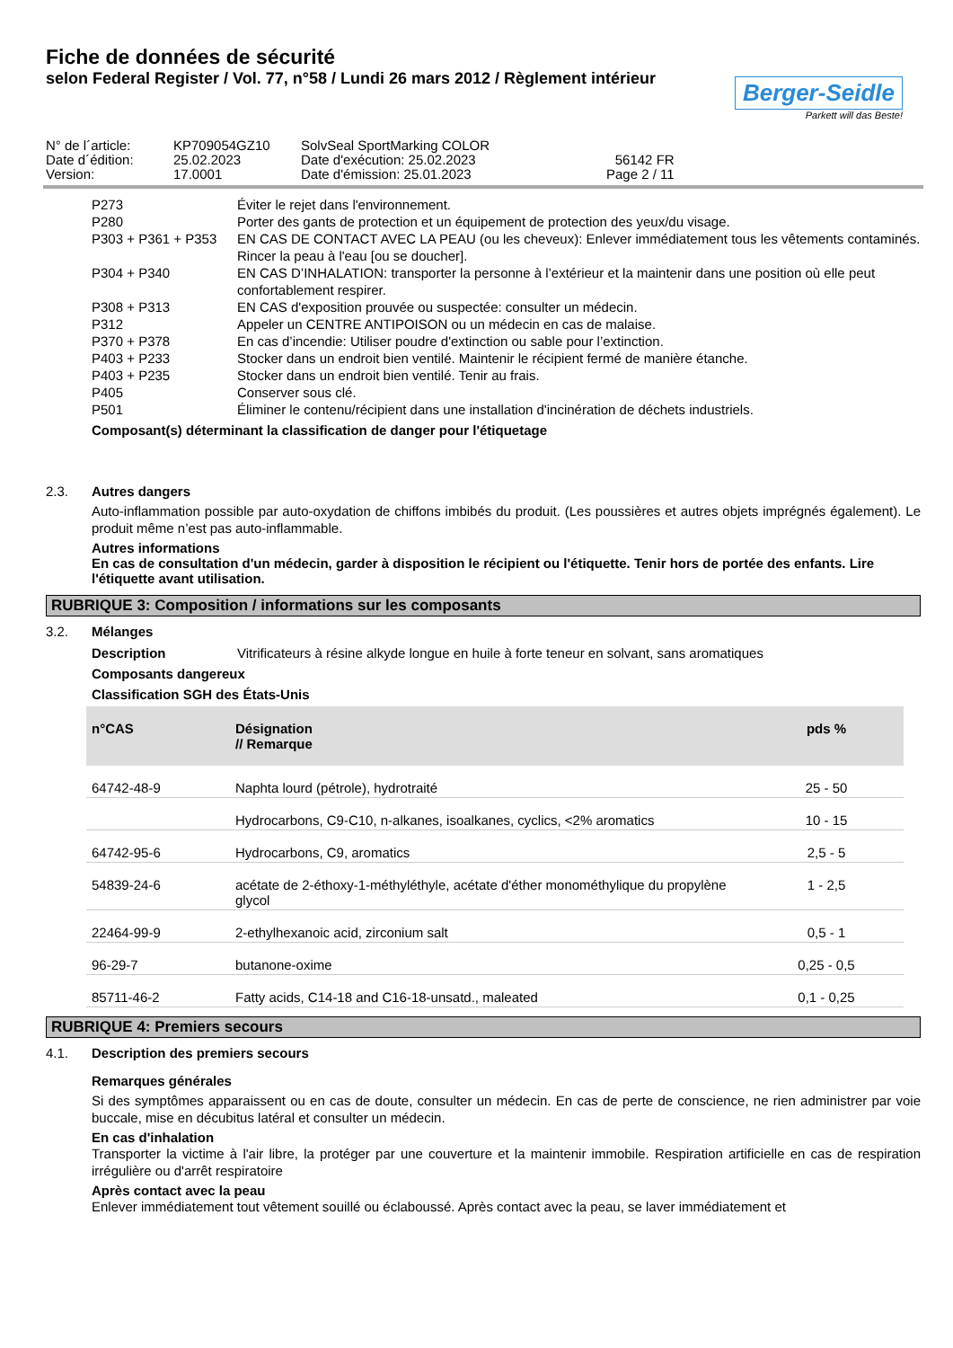Fiche de données de sécurité
selon Federal Register / Vol. 77, n°58 / Lundi 26 mars 2012 / Règlement intérieur
Berger-Seidle
Parkett will das Beste!
| N° de l´article: | KP709054GZ10 | SolvSeal SportMarking COLOR | |
| Date d´édition: | 25.02.2023 | Date d'exécution: 25.02.2023 | 56142 FR |
| Version: | 17.0001 | Date d'émission: 25.01.2023 | Page 2 / 11 |
P273 Éviter le rejet dans l'environnement.
P280 Porter des gants de protection et un équipement de protection des yeux/du visage.
P303 + P361 + P353 EN CAS DE CONTACT AVEC LA PEAU (ou les cheveux): Enlever immédiatement tous les vêtements contaminés. Rincer la peau à l'eau [ou se doucher].
P304 + P340 EN CAS D’INHALATION: transporter la personne à l’extérieur et la maintenir dans une position où elle peut confortablement respirer.
P308 + P313 EN CAS d'exposition prouvée ou suspectée: consulter un médecin.
P312 Appeler un CENTRE ANTIPOISON ou un médecin en cas de malaise.
P370 + P378 En cas d’incendie: Utiliser poudre d'extinction ou sable pour l’extinction.
P403 + P233 Stocker dans un endroit bien ventilé. Maintenir le récipient fermé de manière étanche.
P403 + P235 Stocker dans un endroit bien ventilé. Tenir au frais.
P405 Conserver sous clé.
P501 Éliminer le contenu/récipient dans une installation d'incinération de déchets industriels.
Composant(s) déterminant la classification de danger pour l'étiquetage
2.3. Autres dangers
Auto-inflammation possible par auto-oxydation de chiffons imbibés du produit. (Les poussières et autres objets imprégnés également). Le produit même n’est pas auto-inflammable.
Autres informations
En cas de consultation d'un médecin, garder à disposition le récipient ou l'étiquette. Tenir hors de portée des enfants. Lire l'étiquette avant utilisation.
RUBRIQUE 3: Composition / informations sur les composants
3.2. Mélanges
Description Vitrificateurs à résine alkyde longue en huile à forte teneur en solvant, sans aromatiques
Composants dangereux
Classification SGH des États-Unis
| n°CAS | Désignation // Remarque | pds % |
| --- | --- | --- |
| 64742-48-9 | Naphta lourd (pétrole), hydrotraité | 25 - 50 |
| | Hydrocarbons, C9-C10, n-alkanes, isoalkanes, cyclics, <2% aromatics | 10 - 15 |
| 64742-95-6 | Hydrocarbons, C9, aromatics | 2,5 - 5 |
| 54839-24-6 | acétate de 2-éthoxy-1-méthyléthyle, acétate d'éther monométhylique du propylène glycol | 1 - 2,5 |
| 22464-99-9 | 2-ethylhexanoic acid, zirconium salt | 0,5 - 1 |
| 96-29-7 | butanone-oxime | 0,25 - 0,5 |
| 85711-46-2 | Fatty acids, C14-18 and C16-18-unsatd., maleated | 0,1 - 0,25 |
RUBRIQUE 4: Premiers secours
4.1. Description des premiers secours
Remarques générales
Si des symptômes apparaissent ou en cas de doute, consulter un médecin. En cas de perte de conscience, ne rien administrer par voie buccale, mise en décubitus latéral et consulter un médecin.
En cas d'inhalation
Transporter la victime à l'air libre, la protéger par une couverture et la maintenir immobile. Respiration artificielle en cas de respiration irrégulière ou d'arrêt respiratoire
Après contact avec la peau
Enlever immédiatement tout vêtement souillé ou éclaboussé. Après contact avec la peau, se laver immédiatement et